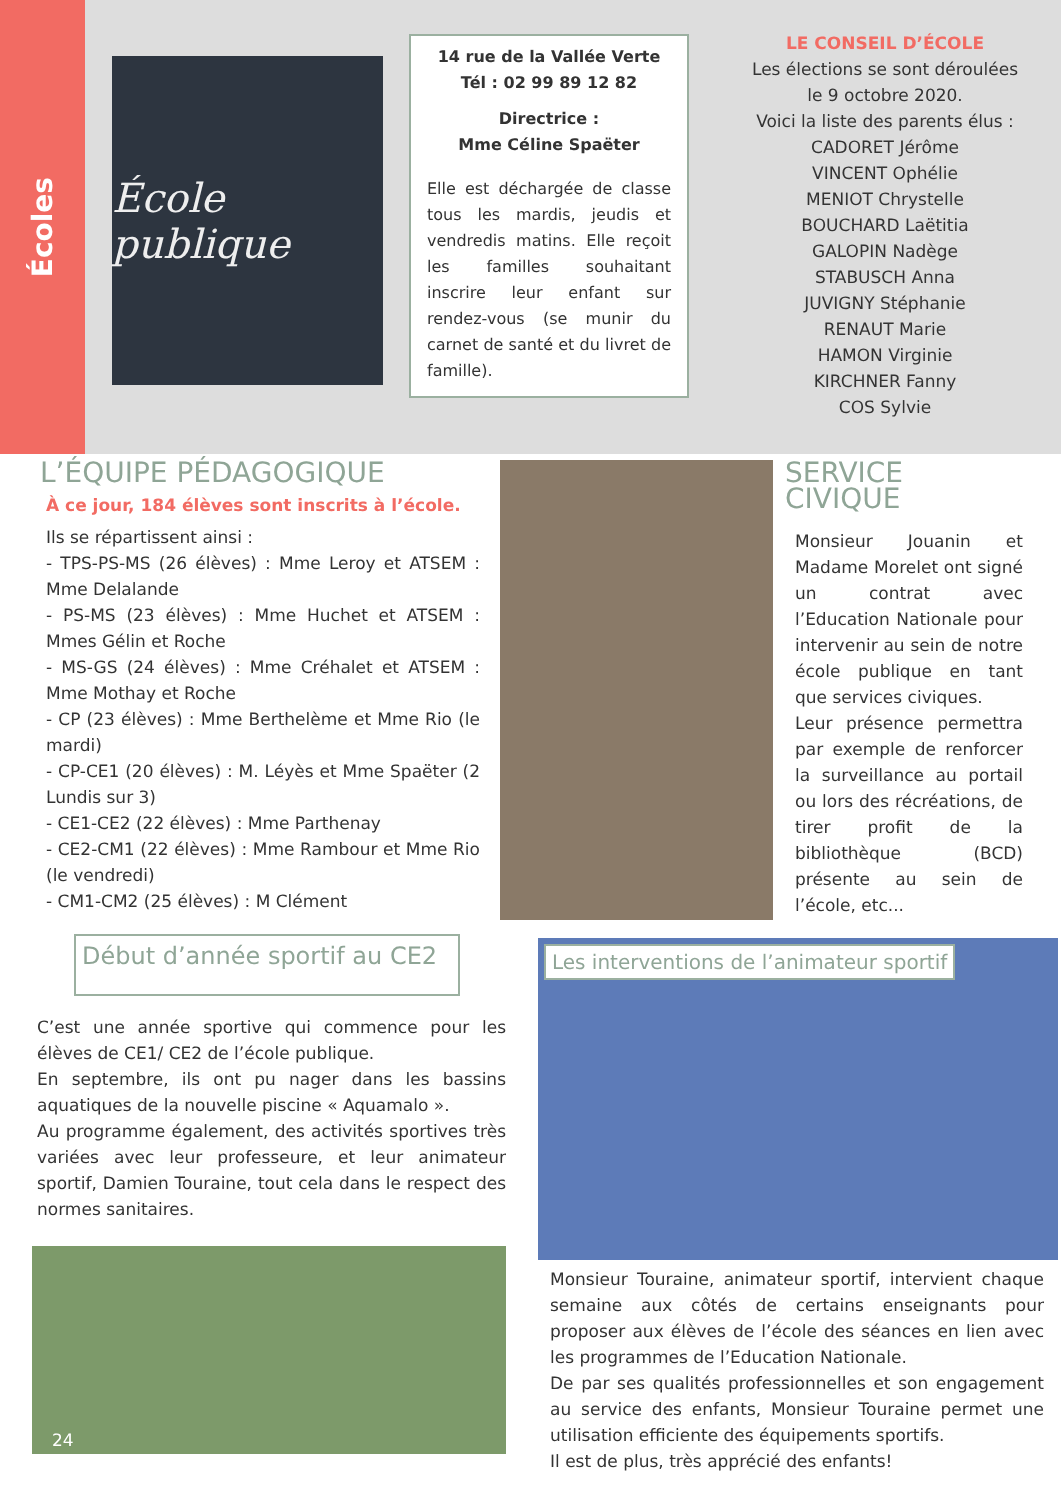Écoles
École publique
14 rue de la Vallée Verte
Tél : 02 99 89 12 82
Directrice :
Mme Céline Spaëter
Elle est déchargée de classe tous les mardis, jeudis et vendredis matins. Elle reçoit les familles souhaitant inscrire leur enfant sur rendez-vous (se munir du carnet de santé et du livret de famille).
LE CONSEIL D’ÉCOLE
Les élections se sont déroulées
le 9 octobre 2020.
Voici la liste des parents élus :
CADORET Jérôme
VINCENT Ophélie
MENIOT Chrystelle
BOUCHARD Laëtitia
GALOPIN Nadège
STABUSCH Anna
JUVIGNY Stéphanie
RENAUT Marie
HAMON Virginie
KIRCHNER Fanny
COS Sylvie
L’ÉQUIPE PÉDAGOGIQUE
À ce jour, 184 élèves sont inscrits à l’école.
Ils se répartissent ainsi :
- TPS-PS-MS (26 élèves) : Mme Leroy et ATSEM : Mme Delalande
- PS-MS (23 élèves) : Mme Huchet et ATSEM : Mmes Gélin et Roche
- MS-GS (24 élèves) : Mme Créhalet et ATSEM : Mme Mothay et Roche
- CP (23 élèves) : Mme Berthelème et Mme Rio (le mardi)
- CP-CE1 (20 élèves) : M. Léyès et Mme Spaëter (2 Lundis sur 3)
- CE1-CE2 (22 élèves) : Mme Parthenay
- CE2-CM1 (22 élèves) : Mme Rambour et Mme Rio (le vendredi)
- CM1-CM2 (25 élèves) : M Clément
SERVICE CIVIQUE
Monsieur Jouanin et Madame Morelet ont signé un contrat avec l’Education Nationale pour intervenir au sein de notre école publique en tant que services civiques.
Leur présence permettra par exemple de renforcer la surveillance au portail ou lors des récréations, de tirer profit de la bibliothèque (BCD) présente au sein de l’école, etc...
Début d’année sportif au CE2
C’est une année sportive qui commence pour les élèves de CE1/ CE2 de l’école publique.
En septembre, ils ont pu nager dans les bassins aquatiques de la nouvelle piscine « Aquamalo ».
Au programme également, des activités sportives très variées avec leur professeure, et leur animateur sportif, Damien Touraine, tout cela dans le respect des normes sanitaires.
24
Les interventions de l’animateur sportif
Monsieur Touraine, animateur sportif, intervient chaque semaine aux côtés de certains enseignants pour proposer aux élèves de l’école des séances en lien avec les programmes de l’Education Nationale.
De par ses qualités professionnelles et son engagement au service des enfants, Monsieur Touraine permet une utilisation efficiente des équipements sportifs.
Il est de plus, très apprécié des enfants!